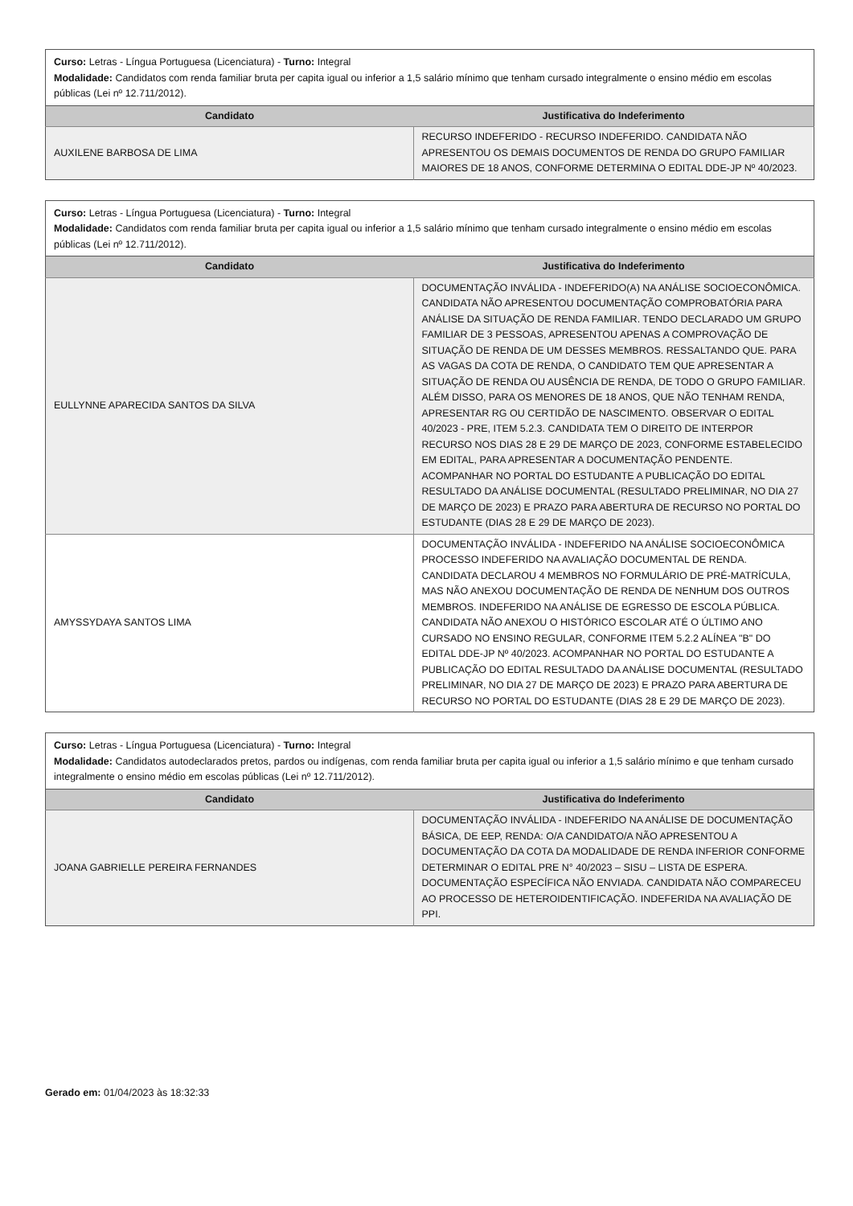| Curso: Letras - Língua Portuguesa (Licenciatura) - Turno: Integral Modalidade: Candidatos com renda familiar bruta per capita igual ou inferior a 1,5 salário mínimo que tenham cursado integralmente o ensino médio em escolas públicas (Lei nº 12.711/2012). | |
| Candidato | Justificativa do Indeferimento |
| AUXILENE BARBOSA DE LIMA | RECURSO INDEFERIDO - RECURSO INDEFERIDO. CANDIDATA NÃO APRESENTOU OS DEMAIS DOCUMENTOS DE RENDA DO GRUPO FAMILIAR MAIORES DE 18 ANOS, CONFORME DETERMINA O EDITAL DDE-JP Nº 40/2023. |
| Curso: Letras - Língua Portuguesa (Licenciatura) - Turno: Integral Modalidade: Candidatos com renda familiar bruta per capita igual ou inferior a 1,5 salário mínimo que tenham cursado integralmente o ensino médio em escolas públicas (Lei nº 12.711/2012). | |
| Candidato | Justificativa do Indeferimento |
| EULLYNNE APARECIDA SANTOS DA SILVA | DOCUMENTAÇÃO INVÁLIDA - INDEFERIDO(A) NA ANÁLISE SOCIOECONÔMICA. CANDIDATA NÃO APRESENTOU DOCUMENTAÇÃO COMPROBATÓRIA PARA ANÁLISE DA SITUAÇÃO DE RENDA FAMILIAR. TENDO DECLARADO UM GRUPO FAMILIAR DE 3 PESSOAS, APRESENTOU APENAS A COMPROVAÇÃO DE SITUAÇÃO DE RENDA DE UM DESSES MEMBROS. RESSALTANDO QUE. PARA AS VAGAS DA COTA DE RENDA, O CANDIDATO TEM QUE APRESENTAR A SITUAÇÃO DE RENDA OU AUSÊNCIA DE RENDA, DE TODO O GRUPO FAMILIAR. ALÉM DISSO, PARA OS MENORES DE 18 ANOS, QUE NÃO TENHAM RENDA, APRESENTAR RG OU CERTIDÃO DE NASCIMENTO. OBSERVAR O EDITAL 40/2023 - PRE, ITEM 5.2.3. CANDIDATA TEM O DIREITO DE INTERPOR RECURSO NOS DIAS 28 E 29 DE MARÇO DE 2023, CONFORME ESTABELECIDO EM EDITAL, PARA APRESENTAR A DOCUMENTAÇÃO PENDENTE. ACOMPANHAR NO PORTAL DO ESTUDANTE A PUBLICAÇÃO DO EDITAL RESULTADO DA ANÁLISE DOCUMENTAL (RESULTADO PRELIMINAR, NO DIA 27 DE MARÇO DE 2023) E PRAZO PARA ABERTURA DE RECURSO NO PORTAL DO ESTUDANTE (DIAS 28 E 29 DE MARÇO DE 2023). |
| AMYSSYDAYA SANTOS LIMA | DOCUMENTAÇÃO INVÁLIDA - INDEFERIDO NA ANÁLISE SOCIOECONÔMICA PROCESSO INDEFERIDO NA AVALIAÇÃO DOCUMENTAL DE RENDA. CANDIDATA DECLAROU 4 MEMBROS NO FORMULÁRIO DE PRÉ-MATRÍCULA, MAS NÃO ANEXOU DOCUMENTAÇÃO DE RENDA DE NENHUM DOS OUTROS MEMBROS. INDEFERIDO NA ANÁLISE DE EGRESSO DE ESCOLA PÚBLICA. CANDIDATA NÃO ANEXOU O HISTÓRICO ESCOLAR ATÉ O ÚLTIMO ANO CURSADO NO ENSINO REGULAR, CONFORME ITEM 5.2.2 ALÍNEA "B" DO EDITAL DDE-JP Nº 40/2023. ACOMPANHAR NO PORTAL DO ESTUDANTE A PUBLICAÇÃO DO EDITAL RESULTADO DA ANÁLISE DOCUMENTAL (RESULTADO PRELIMINAR, NO DIA 27 DE MARÇO DE 2023) E PRAZO PARA ABERTURA DE RECURSO NO PORTAL DO ESTUDANTE (DIAS 28 E 29 DE MARÇO DE 2023). |
| Curso: Letras - Língua Portuguesa (Licenciatura) - Turno: Integral Modalidade: Candidatos autodeclarados pretos, pardos ou indígenas, com renda familiar bruta per capita igual ou inferior a 1,5 salário mínimo e que tenham cursado integralmente o ensino médio em escolas públicas (Lei nº 12.711/2012). | |
| Candidato | Justificativa do Indeferimento |
| JOANA GABRIELLE PEREIRA FERNANDES | DOCUMENTAÇÃO INVÁLIDA - INDEFERIDO NA ANÁLISE DE DOCUMENTAÇÃO BÁSICA, DE EEP, RENDA: O/A CANDIDATO/A NÃO APRESENTOU A DOCUMENTAÇÃO DA COTA DA MODALIDADE DE RENDA INFERIOR CONFORME DETERMINAR O EDITAL PRE N° 40/2023 – SISU – LISTA DE ESPERA. DOCUMENTAÇÃO ESPECÍFICA NÃO ENVIADA. CANDIDATA NÃO COMPARECEU AO PROCESSO DE HETEROIDENTIFICAÇÃO. INDEFERIDA NA AVALIAÇÃO DE PPI. |
Gerado em: 01/04/2023 às 18:32:33